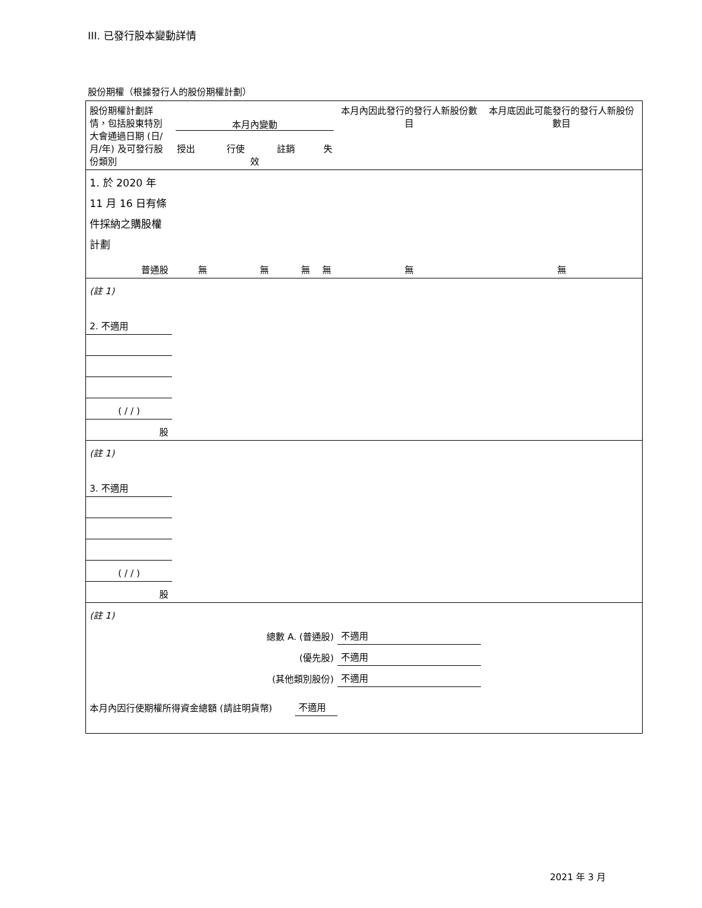III. 已發行股本變動詳情
股份期權（根據發行人的股份期權計劃）
| 股份期權計劃詳情，包括股東特別大會通過日期 (日/月/年) 及可發行股份類別 | 本月內變動 授出 行使 註銷 失效 | | | | 本月內因此發行的發行人新股份數目 | 本月底因此可能發行的發行人新股份數目 |
| 1. 於 2020 年 11 月 16 日有條件採納之購股權計劃 | | | | | | |
| 普通股 | 無 | 無 | 無 | 無 | 無 | 無 |
| (註 1) | | | | | | |
| 2. 不適用 | | | | | | |
| ( / / ) | | | | | | |
| 股 | | | | | | |
| (註 1) | | | | | | |
| 3. 不適用 | | | | | | |
| ( / / ) | | | | | | |
| 股 | | | | | | |
| (註 1) | | | | | | |
| 總數 A. (普通股) | | | | | 不適用 | |
| (優先股) | | | | | 不適用 | |
| (其他類別股份) | | | | | 不適用 | |
| 本月內因行使期權所得資金總額 (請註明貨幣) | | | 不適用 | | | |
2021 年 3 月